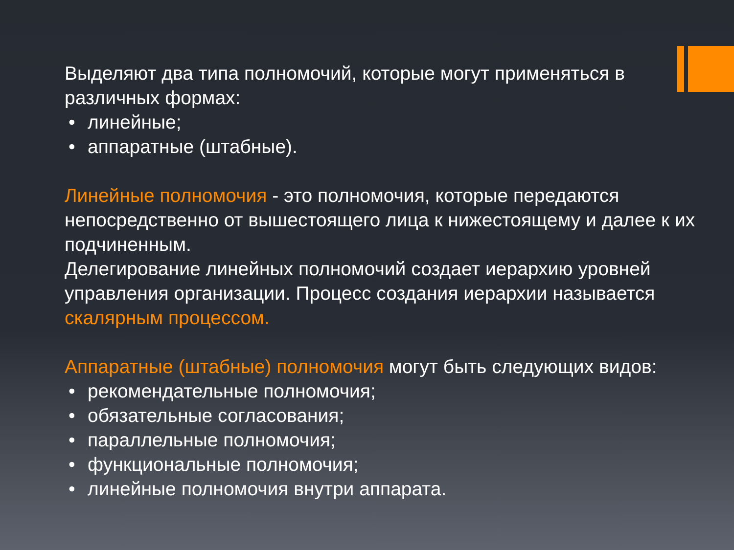Выделяют два типа полномочий, которые могут применяться в различных формах:
• линейные;
• аппаратные (штабные).
Линейные полномочия - это полномочия, которые передаются непосредственно от вышестоящего лица к нижестоящему и далее к их подчиненным.
Делегирование линейных полномочий создает иерархию уровней управления организации. Процесс создания иерархии называется скалярным процессом.
Аппаратные (штабные) полномочия могут быть следующих видов:
• рекомендательные полномочия;
• обязательные согласования;
• параллельные полномочия;
• функциональные полномочия;
• линейные полномочия внутри аппарата.